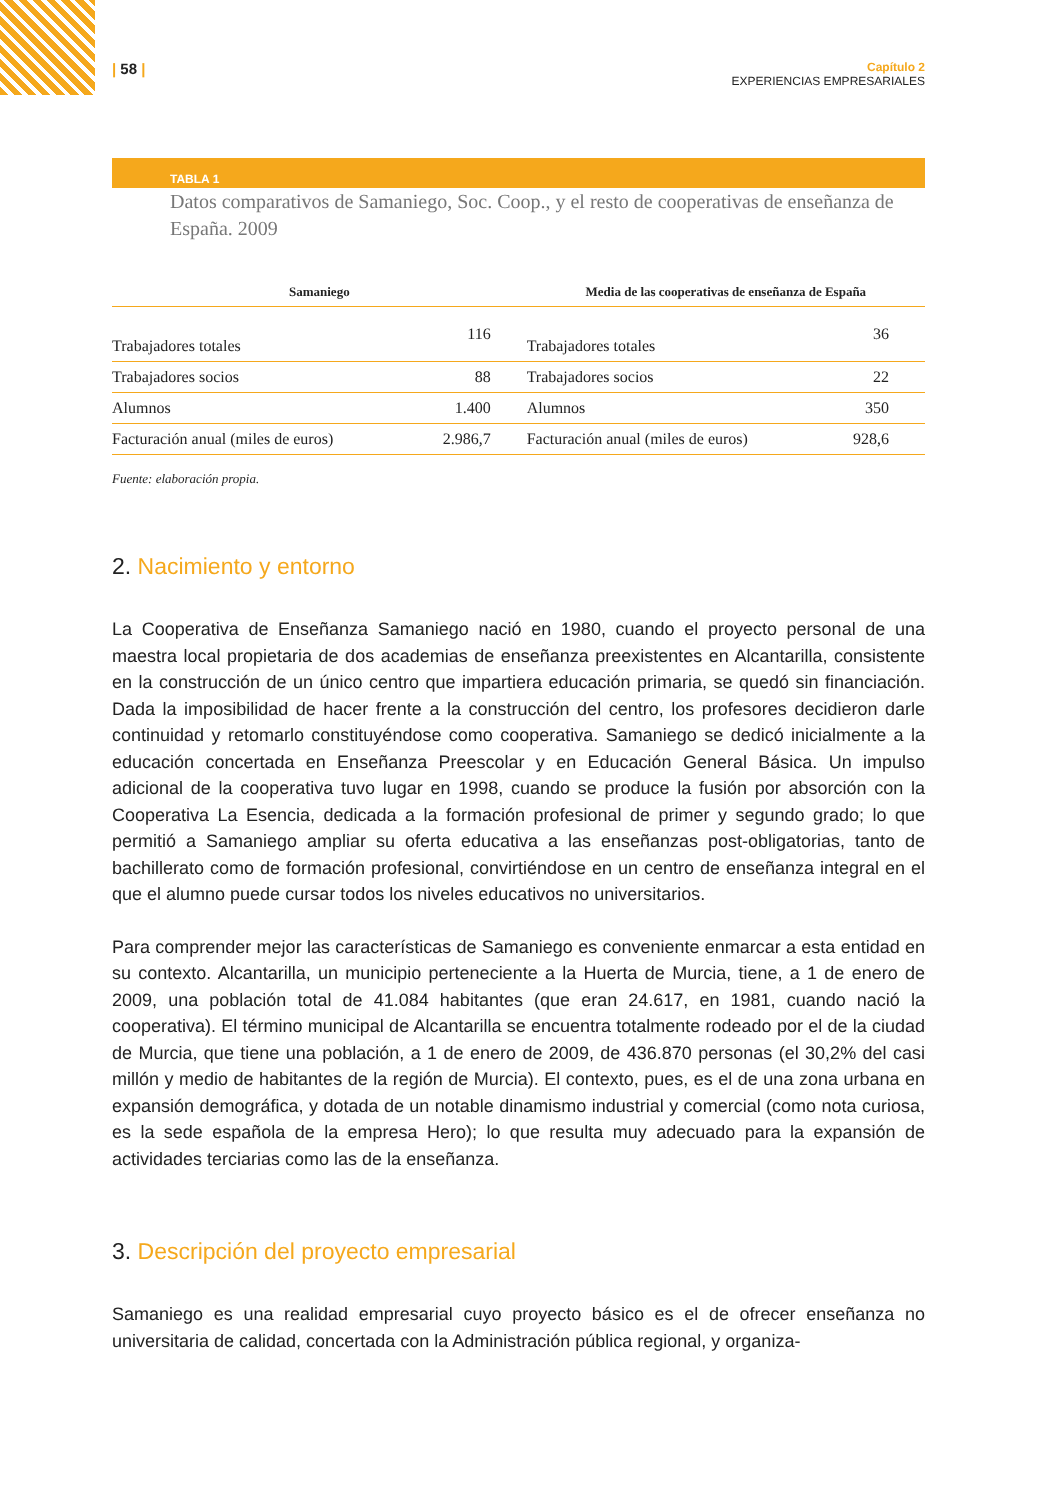| 58 |
Capítulo 2
EXPERIENCIAS EMPRESARIALES
TABLA 1
Datos comparativos de Samaniego, Soc. Coop., y el resto de cooperativas de enseñanza de España. 2009
| Samaniego | | Media de las cooperativas de enseñanza de España | |
| --- | --- | --- | --- |
| Trabajadores totales | 116 | Trabajadores totales | 36 |
| Trabajadores socios | 88 | Trabajadores socios | 22 |
| Alumnos | 1.400 | Alumnos | 350 |
| Facturación anual (miles de euros) | 2.986,7 | Facturación anual (miles de euros) | 928,6 |
Fuente: elaboración propia.
2. Nacimiento y entorno
La Cooperativa de Enseñanza Samaniego nació en 1980, cuando el proyecto personal de una maestra local propietaria de dos academias de enseñanza preexistentes en Alcantarilla, consistente en la construcción de un único centro que impartiera educación primaria, se quedó sin financiación. Dada la imposibilidad de hacer frente a la construcción del centro, los profesores decidieron darle continuidad y retomarlo constituyéndose como cooperativa. Samaniego se dedicó inicialmente a la educación concertada en Enseñanza Preescolar y en Educación General Básica. Un impulso adicional de la cooperativa tuvo lugar en 1998, cuando se produce la fusión por absorción con la Cooperativa La Esencia, dedicada a la formación profesional de primer y segundo grado; lo que permitió a Samaniego ampliar su oferta educativa a las enseñanzas post-obligatorias, tanto de bachillerato como de formación profesional, convirtiéndose en un centro de enseñanza integral en el que el alumno puede cursar todos los niveles educativos no universitarios.
Para comprender mejor las características de Samaniego es conveniente enmarcar a esta entidad en su contexto. Alcantarilla, un municipio perteneciente a la Huerta de Murcia, tiene, a 1 de enero de 2009, una población total de 41.084 habitantes (que eran 24.617, en 1981, cuando nació la cooperativa). El término municipal de Alcantarilla se encuentra totalmente rodeado por el de la ciudad de Murcia, que tiene una población, a 1 de enero de 2009, de 436.870 personas (el 30,2% del casi millón y medio de habitantes de la región de Murcia). El contexto, pues, es el de una zona urbana en expansión demográfica, y dotada de un notable dinamismo industrial y comercial (como nota curiosa, es la sede española de la empresa Hero); lo que resulta muy adecuado para la expansión de actividades terciarias como las de la enseñanza.
3. Descripción del proyecto empresarial
Samaniego es una realidad empresarial cuyo proyecto básico es el de ofrecer enseñanza no universitaria de calidad, concertada con la Administración pública regional, y organiza-